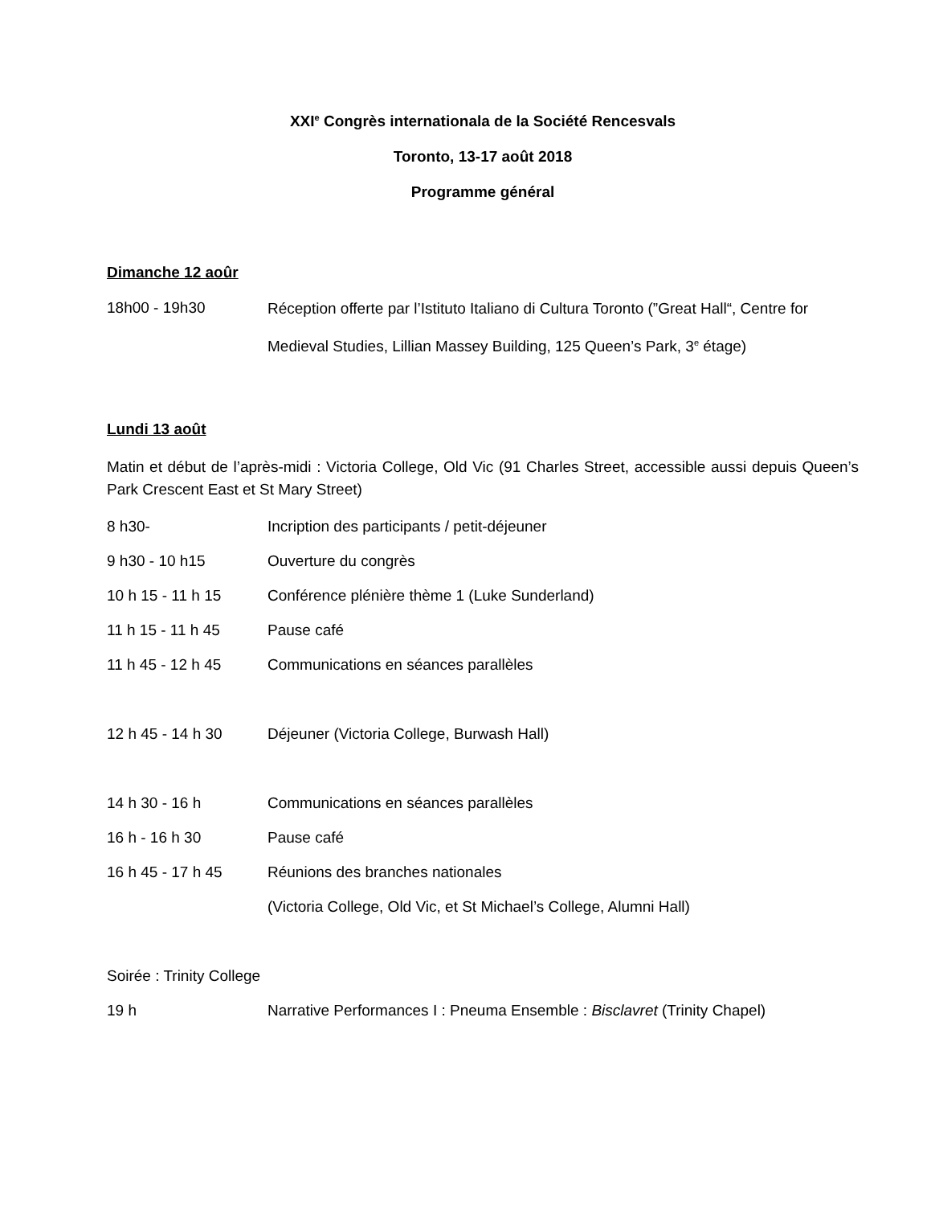XXI<sup>e</sup> Congrès internationala de la Société Rencesvals
Toronto, 13-17 août 2018
Programme général
Dimanche 12 aoûr
18h00 - 19h30
Réception offerte par l’Istituto Italiano di Cultura Toronto (”Great Hall“, Centre for Medieval Studies, Lillian Massey Building, 125 Queen’s Park, 3<sup>e</sup> étage)
Lundi 13 août
Matin et début de l’après-midi : Victoria College, Old Vic (91 Charles Street, accessible aussi depuis Queen’s Park Crescent East et St Mary Street)
8 h30- Incription des participants / petit-déjeuner
9 h30 - 10 h15 Ouverture du congrès
10 h 15 - 11 h 15 Conférence plénière thème 1 (Luke Sunderland)
11 h 15 - 11 h 45 Pause café
11 h 45 - 12 h 45 Communications en séances parallèles
12 h 45 - 14 h 30 Déjeuner (Victoria College, Burwash Hall)
14 h 30 - 16 h Communications en séances parallèles
16 h - 16 h 30 Pause café
16 h 45 - 17 h 45 Réunions des branches nationales
(Victoria College, Old Vic, et St Michael’s College, Alumni Hall)
Soirée : Trinity College
19 h Narrative Performances I : Pneuma Ensemble : Bisclavret (Trinity Chapel)